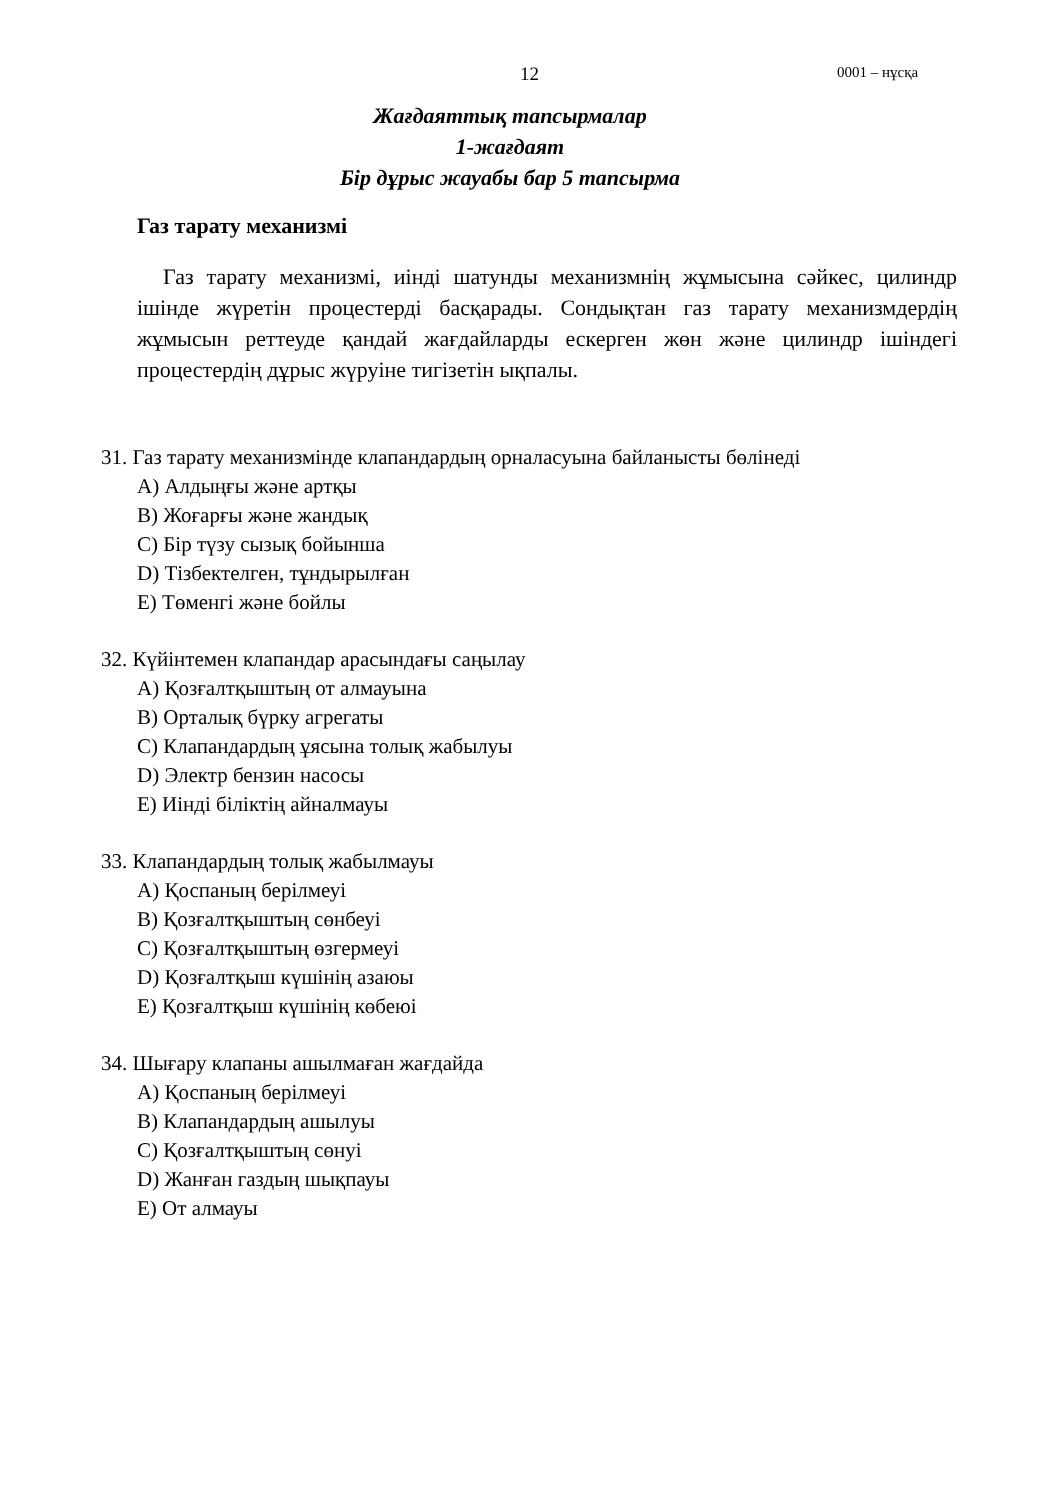12 0001 – нұсқа
Жағдаяттық тапсырмалар
1-жағдаят
Бір дұрыс жауабы бар 5 тапсырма
Газ тарату механизмі
Газ тарату механизмі, иінді шатунды механизмнің жұмысына сәйкес, цилиндр ішінде жүретін процестерді басқарады. Сондықтан газ тарату механизмдердің жұмысын реттеуде қандай жағдайларды ескерген жөн және цилиндр ішіндегі процестердің дұрыс жүруіне тигізетін ықпалы.
31. Газ тарату механизмінде клапандардың орналасуына байланысты бөлінеді
A) Алдыңғы және артқы
B) Жоғарғы және жандық
C) Бір түзу сызық бойынша
D) Тізбектелген, тұндырылған
E) Төменгі және бойлы
32. Күйінтемен клапандар арасындағы саңылау
A) Қозғалтқыштың от алмауына
B) Орталық бүрку агрегаты
C) Клапандардың ұясына толық жабылуы
D) Электр бензин насосы
E) Иінді біліктің айналмауы
33. Клапандардың толық жабылмауы
A) Қоспаның берілмеуі
B) Қозғалтқыштың сөнбеуі
C) Қозғалтқыштың өзгермеуі
D) Қозғалтқыш күшінің азаюы
E) Қозғалтқыш күшінің көбеюі
34. Шығару клапаны ашылмаған жағдайда
A) Қоспаның берілмеуі
B) Клапандардың ашылуы
C) Қозғалтқыштың сөнуі
D) Жанған газдың шықпауы
E) От алмауы